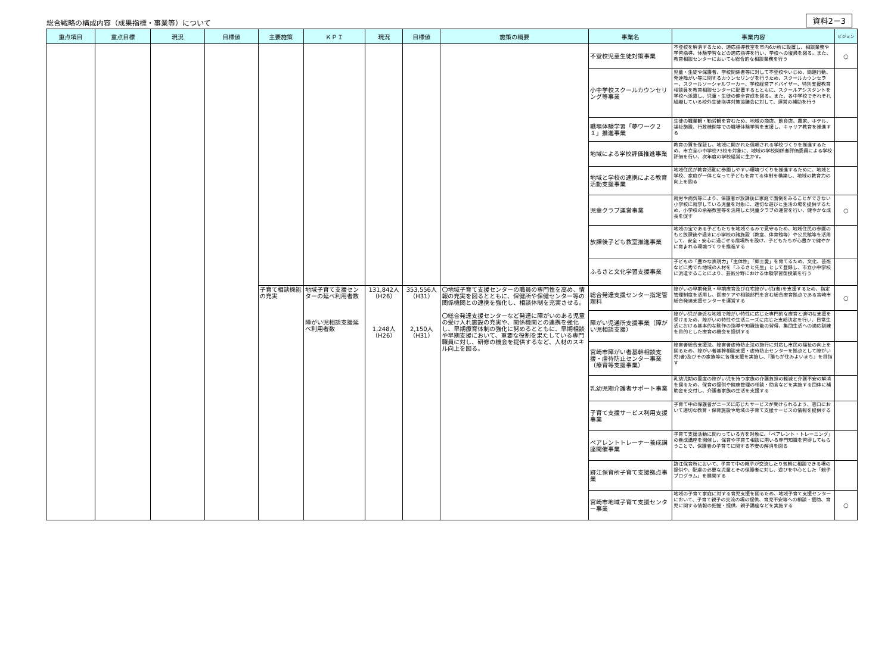総合戦略の構成内容（成果指標・事業等）について
資料2－3
| 重点項目 | 重点目標 | 現況 | 目標値 | 主要施策 | ＫＰＩ | 現況 | 目標値 | 施策の概要 | 事業名 | 事業内容 | ビジョン |
| --- | --- | --- | --- | --- | --- | --- | --- | --- | --- | --- | --- |
| | | | | | | | | | 不登校児童生徒対策事業 | 不登校を解消するため、適応指導教室を市内6か所に設置し、相談業務や学習指導、体験学習などの適応指導を行い、学校への復帰を図る。また、教育相談センターにおいても総合的な相談業務を行う | ○ |
| | | | | | | | | | 小中学校スクールカウンセリング等事業 | 児童・生徒や保護者、学校関係者等に対して不登校やいじめ、問題行動、発達障がい等に関するカウンセリングを行うため、スクールカウンセラー、スクールソーシャルワーカー、学校経営アドバイザー、特別支援教育相談員を教育相談センターに配置するとともに、スクールアシスタントを学校へ派遣し、児童・生徒の健全育成を図る。また、各中学校でそれぞれ組織している校外生徒指導対策協議会に対して、運営の補助を行う | |
| | | | | | | | | | 職場体験学習「夢ワーク２１」推進事業 | 生徒の職業観・勤労観を育むため、地域の商店、飲食店、農家、ホテル、福祉施設、行政機関等での職場体験学習を支援し、キャリア教育を推進する | |
| | | | | | | | | | 地域による学校評価推進事業 | 教育の質を保証し、地域に開かれた信頼される学校づくりを推進するため、市立全小中学校73校を対象に、地域の学校関係者評価委員による学校評価を行い、次年度の学校経営に生かす。 | |
| | | | | | | | | | 地域と学校の連携による教育活動支援事業 | 地域住民が教育活動に参画しやすい環境づくりを推進するために、地域と学校、家庭が一体となって子どもを育てる体制を構築し、地域の教育力の向上を図る | |
| | | | | | | | | | 児童クラブ運営事業 | 就労や病気等により、保護者が放課後に家庭で面倒をみることができない小学校に就学している児童を対象に、適切な遊びと生活の場を提供するため、小学校の余裕教室等を活用した児童クラブの運営を行い、健やかな成長を促す | ○ |
| | | | | | | | | | 放課後子ども教室推進事業 | 地域の宝である子どもたちを地域ぐるみで見守るため、地域住民の参画のもと放課後や週末に小学校の諸施設（教室、体育館等）や公民館等を活用して、安全・安心に過ごせる居場所を設け、子どもたちが心豊かで健やかに育まれる環境づくりを推進する | |
| | | | | | | | | | ふるさと文化学習支援事業 | 子どもの「豊かな表現力」「主体性」「郷土愛」を育てるため、文化、芸術などに秀でた地域の人材を「ふるさと先生」として登録し、市立小中学校に派遣することにより、芸術分野における体験学習型授業を行う | |
| | | | | 子育て相談機能の充実 | 地域子育て支援センターの延べ利用者数 障がい児相談支援延べ利用者数 | 131,842人 （H26） 1,248人 （H26） | 353,556人 （H31） 2,150人 （H31） | 〇地域子育て支援センターの職員の専門性を高め、情報の充実を図るとともに、保健所や保健センター等の関係機関との連携を強化し、相談体制を充実させる。 〇総合発達支援センターなど発達に障がいのある児童の受け入れ施設の充実や、関係機関との連携を強化し、早期療育体制の強化に努めるとともに、早期相談や早期支援において、重要な役割を果たしている専門職員に対し、研修の機会を提供するなど、人材のスキル向上を図る。 | 総合発達支援センター指定管理料 | 障がいの早期発見・早期療育及び在宅障がい児(者)を支援するため、指定管理制度を活用し、医療ケアや相談部門を含む総合療育拠点である宮崎市総合発達支援センターを運営する | ○ |
| | | | | | | | | | 障がい児通所支援事業（障がい児相談支援） | 障がい児が身近な地域で障がい特性に応じた専門的な療育と適切な支援を受けるため、障がいの特性や生活ニーズに応じた支給決定を行い、日常生活における基本的な動作の指導や知識技能の習得、集団生活への適応訓練を目的とした療育の機会を提供する | |
| | | | | | | | | | 宮崎市障がい者基幹相談支援・虐待防止センター事業（療育等支援事業） | 障害者総合支援法、障害者虐待防止法の施行に対応し市民の福祉の向上を図るため、障がい者基幹相談支援・虐待防止センターを拠点として障がい児(者)及びその家族等に各種支援を実施し、『誰もが住みよいまち』を目指す | |
| | | | | | | | | | 乳幼児期介護者サポート事業 | 乳幼児期の重度の障がい児を持つ家族の介護負担の軽減と介護不安の解消を図るため、保育の提供や健康管理の相談・助言などを実施する団体に補助金を交付し、介護者家族の生活を支援する | |
| | | | | | | | | | 子育て支援サービス利用支援事業 | 子育て中の保護者がニーズに応じたサービスが受けられるよう、窓口において適切な教育・保育施設や地域の子育て支援サービスの情報を提供する | |
| | | | | | | | | | ペアレントトレーナー養成講座開催事業 | 子育て支援活動に関わっている方を対象に、「ペアレント・トレーニング」の養成講座を開催し、保育や子育て相談に用いる専門知識を習得してもらうことで、保護者の子育てに関する不安の解消を図る | |
| | | | | | | | | | 跡江保育所子育て支援拠点事業 | 跡江保育所において、子育て中の親子が交流したり気軽に相談できる場の提供や、配慮の必要な児童とその保護者に対し、遊びを中心とした「親子プログラム」を展開する | |
| | | | | | | | | | 宮崎市地域子育て支援センター事業 | 地域の子育て家庭に対する育児支援を図るため、地域子育て支援センターにおいて、子育て親子の交流の場の提供、育児不安等への相談・援助、育児に関する情報の把握・提供、親子講座などを実施する | ○ |